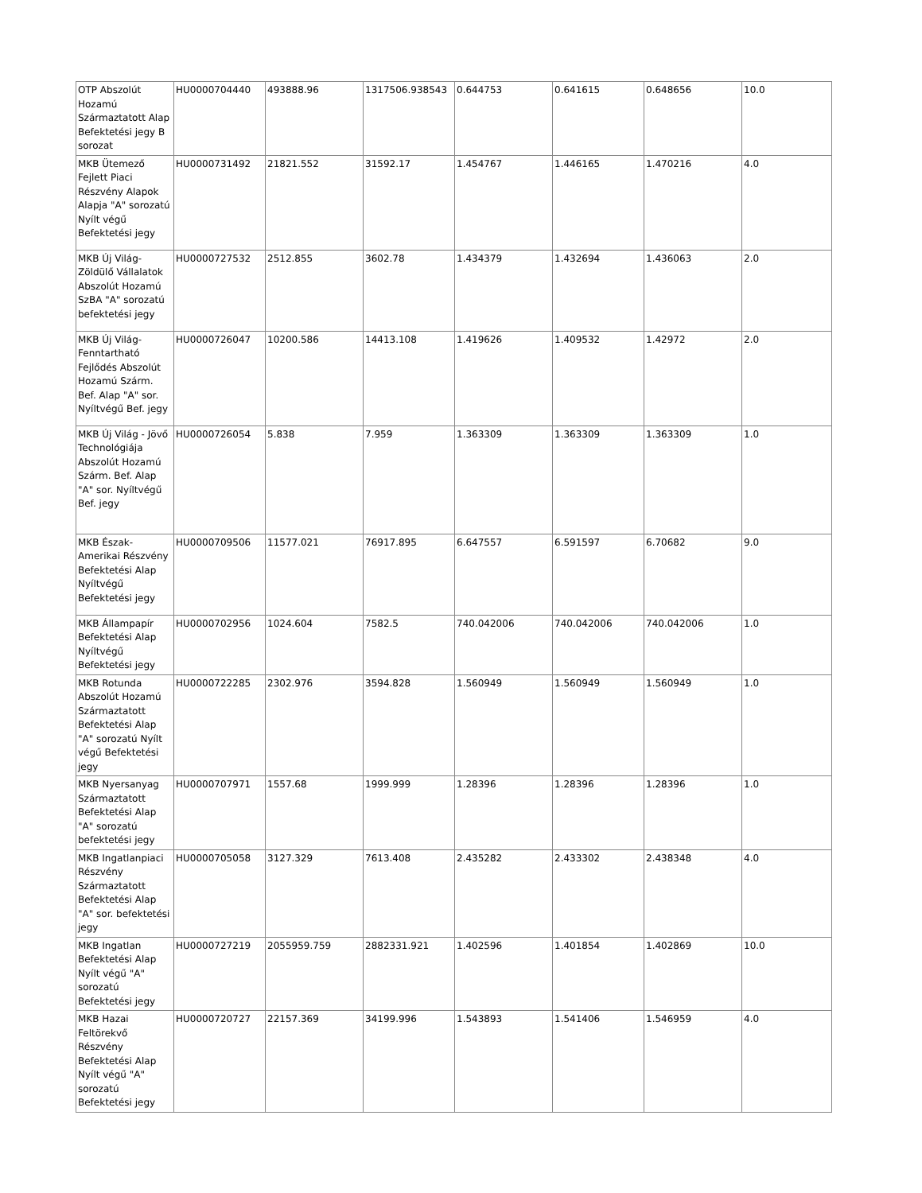| OTP Abszolút Hozamú Származtatott Alap Befektetési jegy B sorozat | HU0000704440 | 493888.96 | 1317506.938543 | 0.644753 | 0.641615 | 0.648656 | 10.0 |
| MKB Ütemező Fejlett Piaci Részvény Alapok Alapja "A" sorozatú Nyílt végű Befektetési jegy | HU0000731492 | 21821.552 | 31592.17 | 1.454767 | 1.446165 | 1.470216 | 4.0 |
| MKB Új Világ-Zöldülő Vállalatok Abszolút Hozamú SzBA "A" sorozatú befektetési jegy | HU0000727532 | 2512.855 | 3602.78 | 1.434379 | 1.432694 | 1.436063 | 2.0 |
| MKB Új Világ-Fenntartható Fejlődés Abszolút Hozamú Szárm. Bef. Alap "A" sor. Nyíltvégű Bef. jegy | HU0000726047 | 10200.586 | 14413.108 | 1.419626 | 1.409532 | 1.42972 | 2.0 |
| MKB Új Világ - Jövő Technológiája Abszolút Hozamú Szárm. Bef. Alap "A" sor. Nyíltvégű Bef. jegy | HU0000726054 | 5.838 | 7.959 | 1.363309 | 1.363309 | 1.363309 | 1.0 |
| MKB Észak-Amerikai Részvény Befektetési Alap Nyíltvégű Befektetési jegy | HU0000709506 | 11577.021 | 76917.895 | 6.647557 | 6.591597 | 6.70682 | 9.0 |
| MKB Állampapír Befektetési Alap Nyíltvégű Befektetési jegy | HU0000702956 | 1024.604 | 7582.5 | 740.042006 | 740.042006 | 740.042006 | 1.0 |
| MKB Rotunda Abszolút Hozamú Származtatott Befektetési Alap "A" sorozatú Nyílt végű Befektetési jegy | HU0000722285 | 2302.976 | 3594.828 | 1.560949 | 1.560949 | 1.560949 | 1.0 |
| MKB Nyersanyag Származtatott Befektetési Alap "A" sorozatú befektetési jegy | HU0000707971 | 1557.68 | 1999.999 | 1.28396 | 1.28396 | 1.28396 | 1.0 |
| MKB Ingatlanpiaci Részvény Származtatott Befektetési Alap "A" sor. befektetési jegy | HU0000705058 | 3127.329 | 7613.408 | 2.435282 | 2.433302 | 2.438348 | 4.0 |
| MKB Ingatlan Befektetési Alap Nyílt végű "A" sorozatú Befektetési jegy | HU0000727219 | 2055959.759 | 2882331.921 | 1.402596 | 1.401854 | 1.402869 | 10.0 |
| MKB Hazai Feltörekvő Részvény Befektetési Alap Nyílt végű "A" sorozatú Befektetési jegy | HU0000720727 | 22157.369 | 34199.996 | 1.543893 | 1.541406 | 1.546959 | 4.0 |